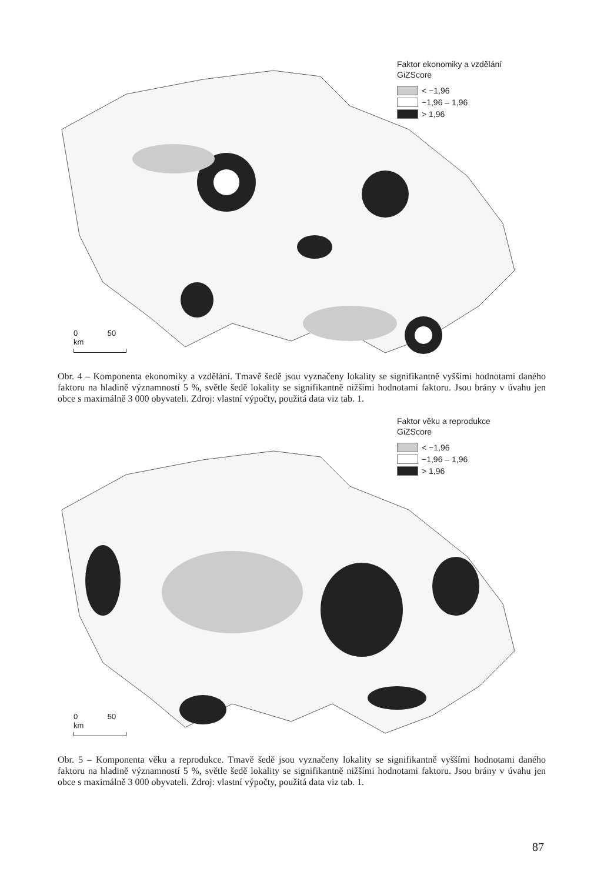Faktor ekonomiky a vzdělání
GiZScore
< −1,96
−1,96 – 1,96
> 1,96
0 50 km
Obr. 4 – Komponenta ekonomiky a vzdělání. Tmavě šedě jsou vyznačeny lokality se signifikantně vyššími hodnotami daného faktoru na hladině významností 5 %, světle šedě lokality se signifikantně nižšími hodnotami faktoru. Jsou brány v úvahu jen obce s maximálně 3 000 obyvateli. Zdroj: vlastní výpočty, použitá data viz tab. 1.
Faktor věku a reprodukce
GiZScore
< −1,96
−1,96 – 1,96
> 1,96
0 50 km
Obr. 5 – Komponenta věku a reprodukce. Tmavě šedě jsou vyznačeny lokality se signifikantně vyššími hodnotami daného faktoru na hladině významností 5 %, světle šedě lokality se signifikantně nižšími hodnotami faktoru. Jsou brány v úvahu jen obce s maximálně 3 000 obyvateli. Zdroj: vlastní výpočty, použitá data viz tab. 1.
87